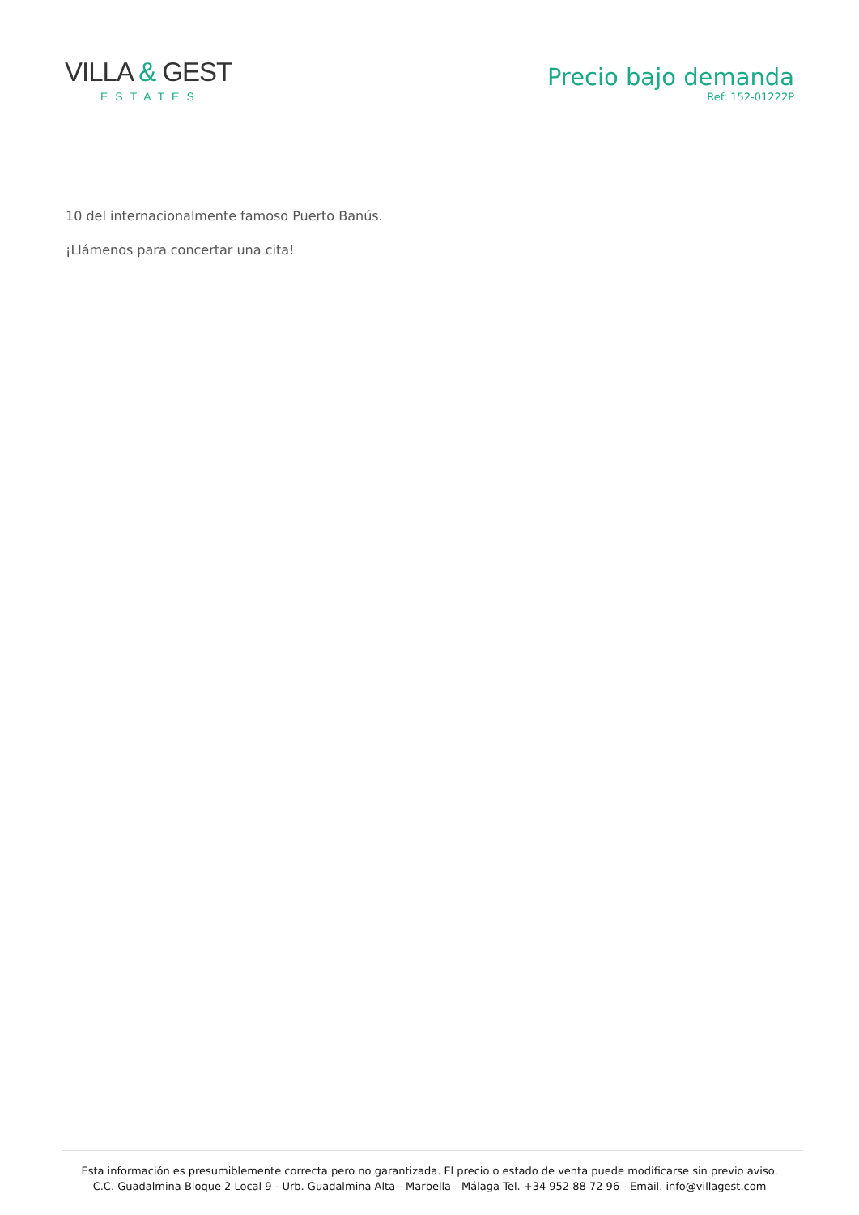VILLA & GEST
ESTATES
Precio bajo demanda
Ref: 152-01222P
10 del internacionalmente famoso Puerto Banús.
¡Llámenos para concertar una cita!
Esta información es presumiblemente correcta pero no garantizada. El precio o estado de venta puede modificarse sin previo aviso.
C.C. Guadalmina Bloque 2 Local 9 - Urb. Guadalmina Alta - Marbella - Málaga Tel. +34 952 88 72 96 - Email. info@villagest.com